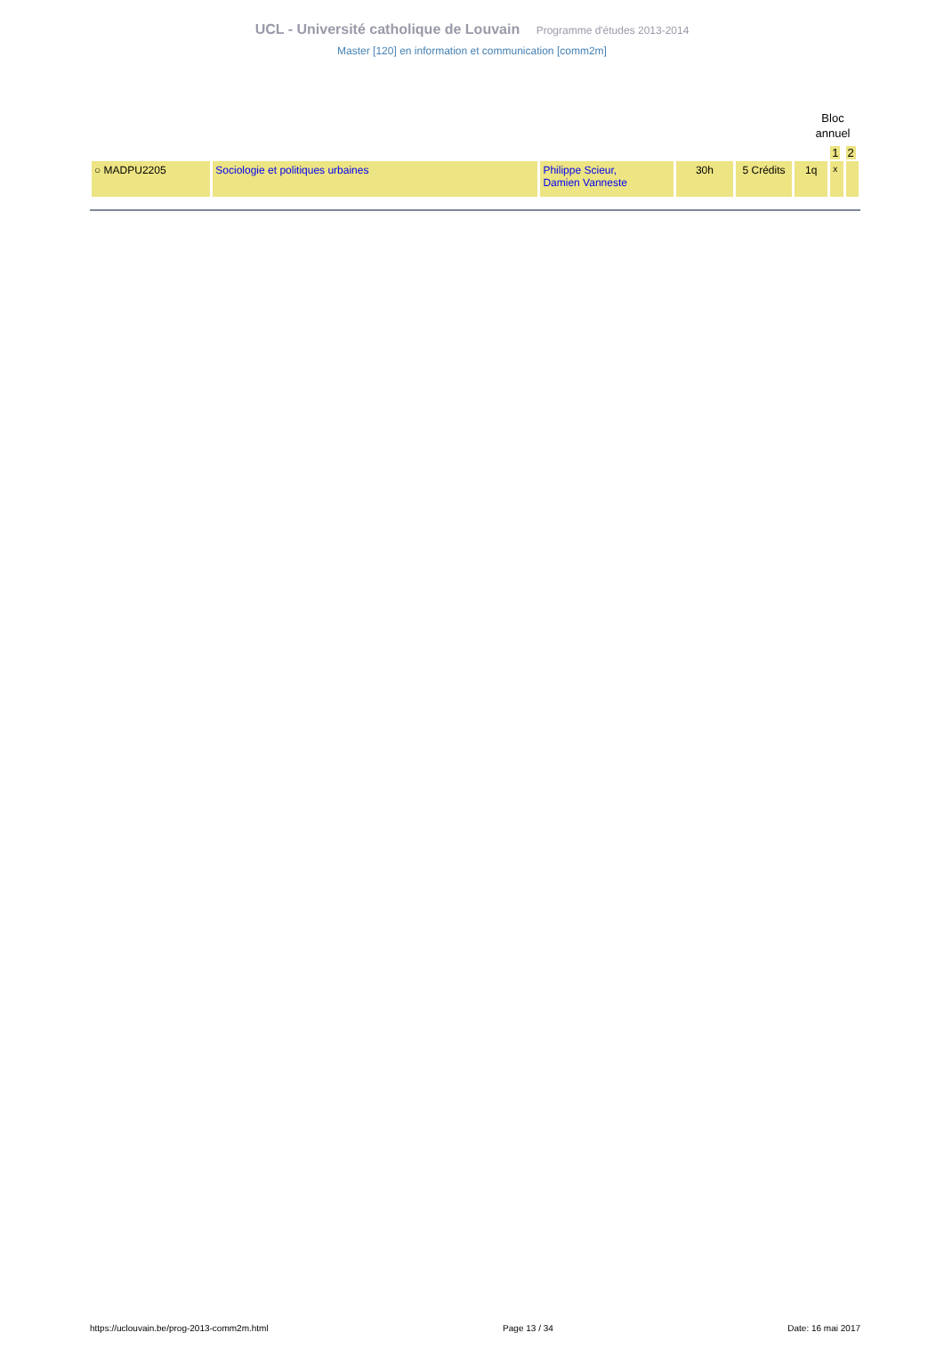UCL - Université catholique de Louvain Programme d'études 2013-2014
Master [120] en information et communication [comm2m]
Bloc
annuel
| | | | | | | 1 | 2 |
| ○ MADPU2205 | Sociologie et politiques urbaines | Philippe Scieur, Damien Vanneste | 30h | 5 Crédits | 1q | x | |
https://uclouvain.be/prog-2013-comm2m.html Page 13 / 34 Date: 16 mai 2017